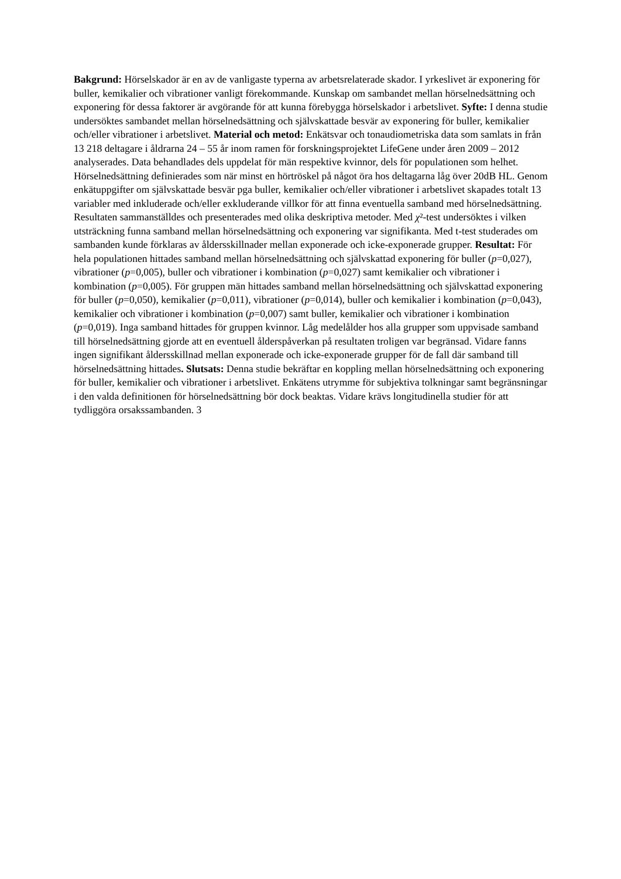Bakgrund: Hörselskador är en av de vanligaste typerna av arbetsrelaterade skador. I yrkeslivet är exponering för buller, kemikalier och vibrationer vanligt förekommande. Kunskap om sambandet mellan hörselnedsättning och exponering för dessa faktorer är avgörande för att kunna förebygga hörselskador i arbetslivet. Syfte: I denna studie undersöktes sambandet mellan hörselnedsättning och självskattade besvär av exponering för buller, kemikalier och/eller vibrationer i arbetslivet. Material och metod: Enkätsvar och tonaudiometriska data som samlats in från 13 218 deltagare i åldrarna 24 – 55 år inom ramen för forskningsprojektet LifeGene under åren 2009 – 2012 analyserades. Data behandlades dels uppdelat för män respektive kvinnor, dels för populationen som helhet. Hörselnedsättning definierades som när minst en hörtröskel på något öra hos deltagarna låg över 20dB HL. Genom enkätuppgifter om självskattade besvär pga buller, kemikalier och/eller vibrationer i arbetslivet skapades totalt 13 variabler med inkluderade och/eller exkluderande villkor för att finna eventuella samband med hörselnedsättning. Resultaten sammanställdes och presenterades med olika deskriptiva metoder. Med χ²-test undersöktes i vilken utsträckning funna samband mellan hörselnedsättning och exponering var signifikanta. Med t-test studerades om sambanden kunde förklaras av åldersskillnader mellan exponerade och icke-exponerade grupper. Resultat: För hela populationen hittades samband mellan hörselnedsättning och självskattad exponering för buller (p=0,027), vibrationer (p=0,005), buller och vibrationer i kombination (p=0,027) samt kemikalier och vibrationer i kombination (p=0,005). För gruppen män hittades samband mellan hörselnedsättning och självskattad exponering för buller (p=0,050), kemikalier (p=0,011), vibrationer (p=0,014), buller och kemikalier i kombination (p=0,043), kemikalier och vibrationer i kombination (p=0,007) samt buller, kemikalier och vibrationer i kombination (p=0,019). Inga samband hittades för gruppen kvinnor. Låg medelålder hos alla grupper som uppvisade samband till hörselnedsättning gjorde att en eventuell ålderspåverkan på resultaten troligen var begränsad. Vidare fanns ingen signifikant åldersskillnad mellan exponerade och icke-exponerade grupper för de fall där samband till hörselnedsättning hittades. Slutsats: Denna studie bekräftar en koppling mellan hörselnedsättning och exponering för buller, kemikalier och vibrationer i arbetslivet. Enkätens utrymme för subjektiva tolkningar samt begränsningar i den valda definitionen för hörselnedsättning bör dock beaktas. Vidare krävs longitudinella studier för att tydliggöra orsakssambanden. 3